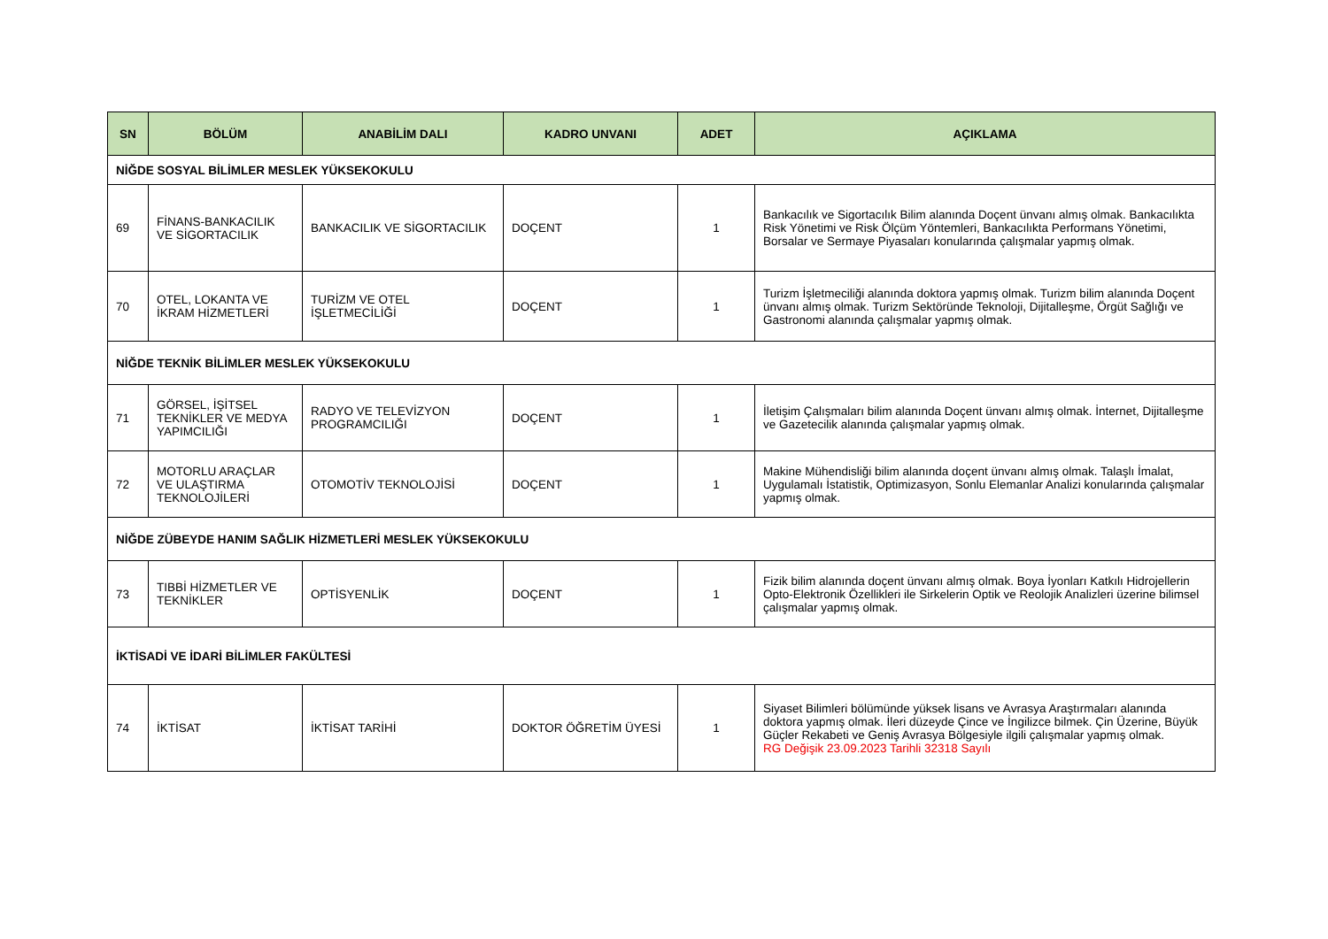| SN | BÖLÜM | ANABİLİM DALI | KADRO UNVANI | ADET | AÇIKLAMA |
| --- | --- | --- | --- | --- | --- |
| NİĞDE SOSYAL BİLİMLER MESLEK YÜKSEKOKULU | | | | | |
| 69 | FİNANS-BANKACILIK VE SİGORTACILIK | BANKACILIK VE SİGORTACILIK | DOÇENT | 1 | Bankacılık ve Sigortacılık Bilim alanında Doçent ünvanı almış olmak. Bankacılıkta Risk Yönetimi ve Risk Ölçüm Yöntemleri, Bankacılıkta Performans Yönetimi, Borsalar ve Sermaye Piyasaları konularında çalışmalar yapmış olmak. |
| 70 | OTEL, LOKANTA VE İKRAM HİZMETLERİ | TURİZM VE OTEL İŞLETMECİLİĞİ | DOÇENT | 1 | Turizm İşletmeciliği alanında doktora yapmış olmak. Turizm bilim alanında Doçent ünvanı almış olmak. Turizm Sektöründe Teknoloji, Dijitalleşme, Örgüt Sağlığı ve Gastronomi alanında çalışmalar yapmış olmak. |
| NİĞDE TEKNİK BİLİMLER MESLEK YÜKSEKOKULU | | | | | |
| 71 | GÖRSEL, İŞİTSEL TEKNİKLER VE MEDYA YAPIMCILIĞI | RADYO VE TELEVİZYON PROGRAMCILIĞI | DOÇENT | 1 | İletişim Çalışmaları bilim alanında Doçent ünvanı almış olmak. İnternet, Dijitalleşme ve Gazetecilik alanında çalışmalar yapmış olmak. |
| 72 | MOTORLU ARAÇLAR VE ULAŞTIRMA TEKNOLOJİLERİ | OTOMOTİV TEKNOLOJİSİ | DOÇENT | 1 | Makine Mühendisliği bilim alanında doçent ünvanı almış olmak. Talaşlı İmalat, Uygulamalı İstatistik, Optimizasyon, Sonlu Elemanlar Analizi konularında çalışmalar yapmış olmak. |
| NİĞDE ZÜBEYDE HANIM SAĞLIK HİZMETLERİ MESLEK YÜKSEKOKULU | | | | | |
| 73 | TIBBİ HİZMETLER VE TEKNİKLER | OPTİSYENLİK | DOÇENT | 1 | Fizik bilim alanında doçent ünvanı almış olmak. Boya İyonları Katkılı Hidrojellerin Opto-Elektronik Özellikleri ile Sirkelerin Optik ve Reolojik Analizleri üzerine bilimsel çalışmalar yapmış olmak. |
| İKTİSADİ VE İDARİ BİLİMLER FAKÜLTESİ | | | | | |
| 74 | İKTİSAT | İKTİSAT TARİHİ | DOKTOR ÖĞRETİM ÜYESİ | 1 | Siyaset Bilimleri bölümünde yüksek lisans ve Avrasya Araştırmaları alanında doktora yapmış olmak. İleri düzeyde Çince ve İngilizce bilmek. Çin Üzerine, Büyük Güçler Rekabeti ve Geniş Avrasya Bölgesiyle ilgili çalışmalar yapmış olmak. RG Değişik 23.09.2023 Tarihli 32318 Sayılı |